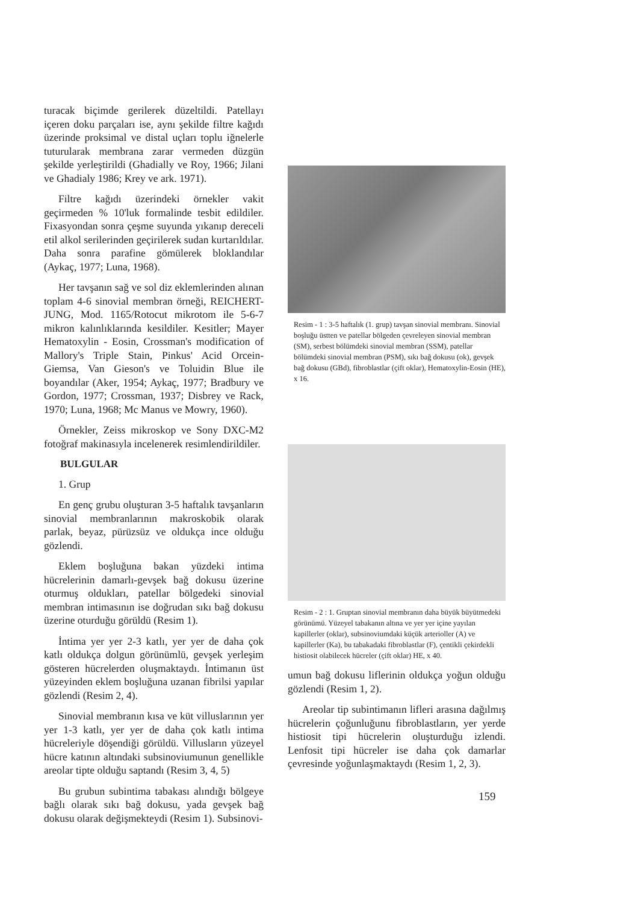turacak biçimde gerilerek düzeltildi. Patellayı içeren doku parçaları ise, aynı şekilde filtre kağıdı üzerinde proksimal ve distal uçları toplu iğnelerle tuturularak membrana zarar vermeden düzgün şekilde yerleştirildi (Ghadially ve Roy, 1966; Jilani ve Ghadialy 1986; Krey ve ark. 1971).
Filtre kağıdı üzerindeki örnekler vakit geçirmeden % 10'luk formalinde tesbit edildiler. Fixasyondan sonra çeşme suyunda yıkanıp dereceli etil alkol serilerinden geçirilerek sudan kurtarıldılar. Daha sonra parafine gömülerek bloklandılar (Aykaç, 1977; Luna, 1968).
Her tavşanın sağ ve sol diz eklemlerinden alınan toplam 4-6 sinovial membran örneği, REICHERT-JUNG, Mod. 1165/Rotocut mikrotom ile 5-6-7 mikron kalınlıklarında kesildiler. Kesitler; Mayer Hematoxylin - Eosin, Crossman's modification of Mallory's Triple Stain, Pinkus' Acid Orcein-Giemsa, Van Gieson's ve Toluidin Blue ile boyandılar (Aker, 1954; Aykaç, 1977; Bradbury ve Gordon, 1977; Crossman, 1937; Disbrey ve Rack, 1970; Luna, 1968; Mc Manus ve Mowry, 1960).
Örnekler, Zeiss mikroskop ve Sony DXC-M2 fotoğraf makinasıyla incelenerek resimlendirildiler.
BULGULAR
1. Grup
En genç grubu oluşturan 3-5 haftalık tavşanların sinovial membranlarının makroskobik olarak parlak, beyaz, pürüzsüz ve oldukça ince olduğu gözlendi.
Eklem boşluğuna bakan yüzdeki intima hücrelerinin damarlı-gevşek bağ dokusu üzerine oturmuş oldukları, patellar bölgedeki sinovial membran intimasının ise doğrudan sıkı bağ dokusu üzerine oturduğu görüldü (Resim 1).
İntima yer yer 2-3 katlı, yer yer de daha çok katlı oldukça dolgun görünümlü, gevşek yerleşim gösteren hücrelerden oluşmaktaydı. İntimanın üst yüzeyinden eklem boşluğuna uzanan fibrilsi yapılar gözlendi (Resim 2, 4).
Sinovial membranın kısa ve küt villuslarının yer yer 1-3 katlı, yer yer de daha çok katlı intima hücreleriyle döşendiği görüldü. Villusların yüzeyel hücre katının altındaki subsinoviumunun genellikle areolar tipte olduğu saptandı (Resim 3, 4, 5)
Bu grubun subintima tabakası alındığı bölgeye bağlı olarak sıkı bağ dokusu, yada gevşek bağ dokusu olarak değişmekteydi (Resim 1). Subsinovi-
Resim - 1 : 3-5 haftalık (1. grup) tavşan sinovial membranı. Sinovial boşluğu üstten ve patellar bölgeden çevreleyen sinovial membran (SM), serbest bölümdeki sinovial membran (SSM), patellar bölümdeki sinovial membran (PSM), sıkı bağ dokusu (ok), gevşek bağ dokusu (GBd), fibroblastlar (çift oklar), Hematoxylin-Eosin (HE), x 16.
Resim - 2 : 1. Gruptan sinovial membranın daha büyük büyütmedeki görünümü. Yüzeyel tabakanın altına ve yer yer içine yayılan kapillerler (oklar), subsinoviumdaki küçük arterioller (A) ve kapillerler (Ka), bu tabakadaki fibroblastlar (F), çentikli çekirdekli histiosit olabilecek hücreler (çift oklar) HE, x 40.
umun bağ dokusu liflerinin oldukça yoğun olduğu gözlendi (Resim 1, 2).
Areolar tip subintimanın lifleri arasına dağılmış hücrelerin çoğunluğunu fibroblastların, yer yerde histiosit tipi hücrelerin oluşturduğu izlendi. Lenfosit tipi hücreler ise daha çok damarlar çevresinde yoğunlaşmaktaydı (Resim 1, 2, 3).
159